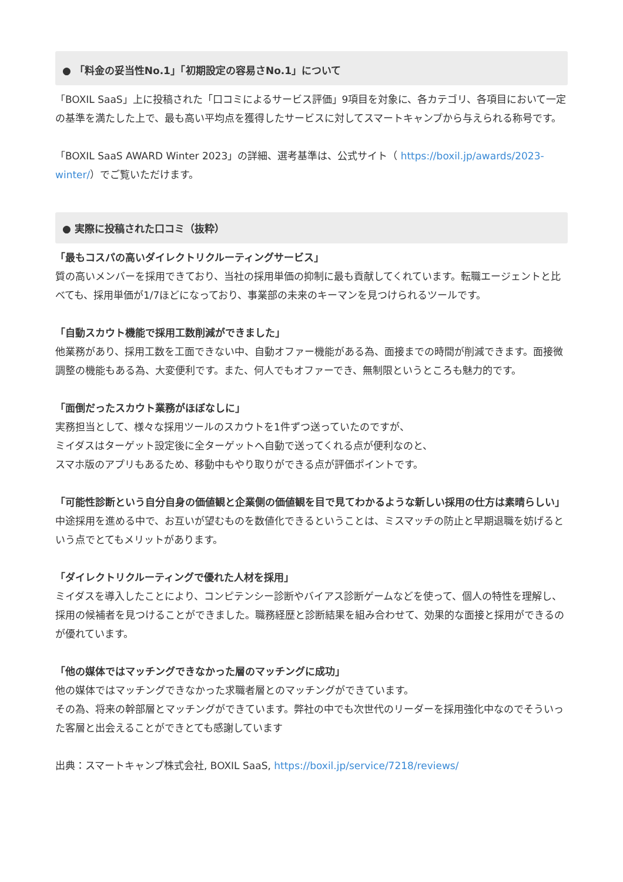● 「料金の妥当性No.1」「初期設定の容易さNo.1」について
「BOXIL SaaS」上に投稿された「口コミによるサービス評価」9項目を対象に、各カテゴリ、各項目において一定の基準を満たした上で、最も高い平均点を獲得したサービスに対してスマートキャンプから与えられる称号です。
「BOXIL SaaS AWARD Winter 2023」の詳細、選考基準は、公式サイト（ https://boxil.jp/awards/2023-winter/）でご覧いただけます。
● 実際に投稿された口コミ（抜粋）
「最もコスパの高いダイレクトリクルーティングサービス」
質の高いメンバーを採用できており、当社の採用単価の抑制に最も貢献してくれています。転職エージェントと比べても、採用単価が1/7ほどになっており、事業部の未来のキーマンを見つけられるツールです。
「自動スカウト機能で採用工数削減ができました」
他業務があり、採用工数を工面できない中、自動オファー機能がある為、面接までの時間が削減できます。面接微調整の機能もある為、大変便利です。また、何人でもオファーでき、無制限というところも魅力的です。
「面倒だったスカウト業務がほぼなしに」
実務担当として、様々な採用ツールのスカウトを1件ずつ送っていたのですが、
ミイダスはターゲット設定後に全ターゲットへ自動で送ってくれる点が便利なのと、
スマホ版のアプリもあるため、移動中もやり取りができる点が評価ポイントです。
「可能性診断という自分自身の価値観と企業側の価値観を目で見てわかるような新しい採用の仕方は素晴らしい」
中途採用を進める中で、お互いが望むものを数値化できるということは、ミスマッチの防止と早期退職を妨げるという点でとてもメリットがあります。
「ダイレクトリクルーティングで優れた人材を採用」
ミイダスを導入したことにより、コンピテンシー診断やバイアス診断ゲームなどを使って、個人の特性を理解し、採用の候補者を見つけることができました。職務経歴と診断結果を組み合わせて、効果的な面接と採用ができるのが優れています。
「他の媒体ではマッチングできなかった層のマッチングに成功」
他の媒体ではマッチングできなかった求職者層とのマッチングができています。
その為、将来の幹部層とマッチングができています。弊社の中でも次世代のリーダーを採用強化中なのでそういった客層と出会えることができとても感謝しています
出典：スマートキャンプ株式会社, BOXIL SaaS, https://boxil.jp/service/7218/reviews/